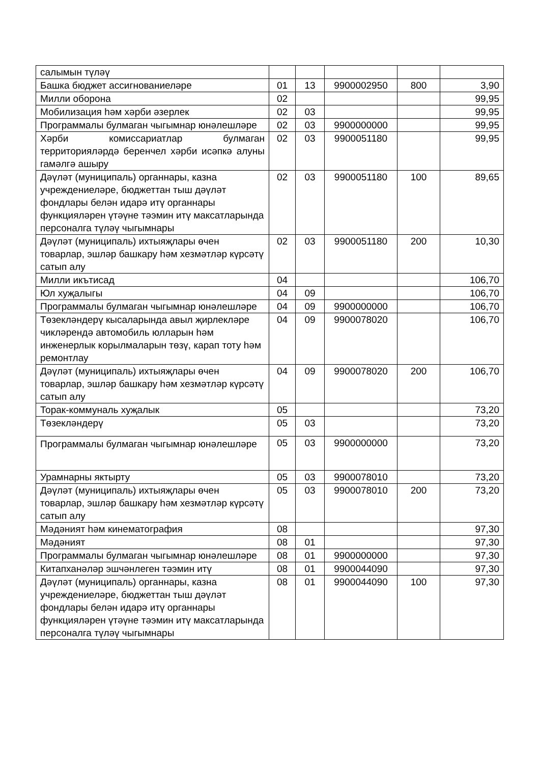| салымын түләү | | | | | |
| Башка бюджет ассигнованиеләре | 01 | 13 | 9900002950 | 800 | 3,90 |
| Милли оборона | 02 | | | | 99,95 |
| Мобилизация һәм хәрби әзерлек | 02 | 03 | | | 99,95 |
| Программалы булмаган чыгымнар юнәлешләре | 02 | 03 | 9900000000 | | 99,95 |
| Хәрби комиссариатлар булмаган территорияләрдә беренчел хәрби исәпкә алуны гамәлгә ашыру | 02 | 03 | 9900051180 | | 99,95 |
| Дәүләт (муниципаль) органнары, казна учреждениеләре, бюджеттан тыш дәүләт фондлары белән идарә итү органнары функцияләрен үтәүне тәэмин итү максатларында персоналга түләү чыгымнары | 02 | 03 | 9900051180 | 100 | 89,65 |
| Дәүләт (муниципаль) ихтыяҗлары өчен товарлар, эшләр башкару һәм хезмәтләр күрсәтү сатып алу | 02 | 03 | 9900051180 | 200 | 10,30 |
| Милли икътисад | 04 | | | | 106,70 |
| Юл хуҗалыгы | 04 | 09 | | | 106,70 |
| Программалы булмаган чыгымнар юнәлешләре | 04 | 09 | 9900000000 | | 106,70 |
| Төзекләндерү кысаларында авыл җирлекләре чикләрендә автомобиль юлларын һәм инженерлык корылмаларын төзү, карап тоту һәм ремонтлау | 04 | 09 | 9900078020 | | 106,70 |
| Дәүләт (муниципаль) ихтыяҗлары өчен товарлар, эшләр башкару һәм хезмәтләр күрсәтү сатып алу | 04 | 09 | 9900078020 | 200 | 106,70 |
| Торак-коммуналь хуҗалык | 05 | | | | 73,20 |
| Төзекләндерү | 05 | 03 | | | 73,20 |
| Программалы булмаган чыгымнар юнәлешләре | 05 | 03 | 9900000000 | | 73,20 |
| Урамнарны яктырту | 05 | 03 | 9900078010 | | 73,20 |
| Дәүләт (муниципаль) ихтыяҗлары өчен товарлар, эшләр башкару һәм хезмәтләр күрсәтү сатып алу | 05 | 03 | 9900078010 | 200 | 73,20 |
| Мәдәният һәм кинематография | 08 | | | | 97,30 |
| Мәдәният | 08 | 01 | | | 97,30 |
| Программалы булмаган чыгымнар юнәлешләре | 08 | 01 | 9900000000 | | 97,30 |
| Китапханәләр эшчәнлеген тәэмин итү | 08 | 01 | 9900044090 | | 97,30 |
| Дәүләт (муниципаль) органнары, казна учреждениеләре, бюджеттан тыш дәүләт фондлары белән идарә итү органнары функцияләрен үтәүне тәэмин итү максатларында персоналга түләү чыгымнары | 08 | 01 | 9900044090 | 100 | 97,30 |